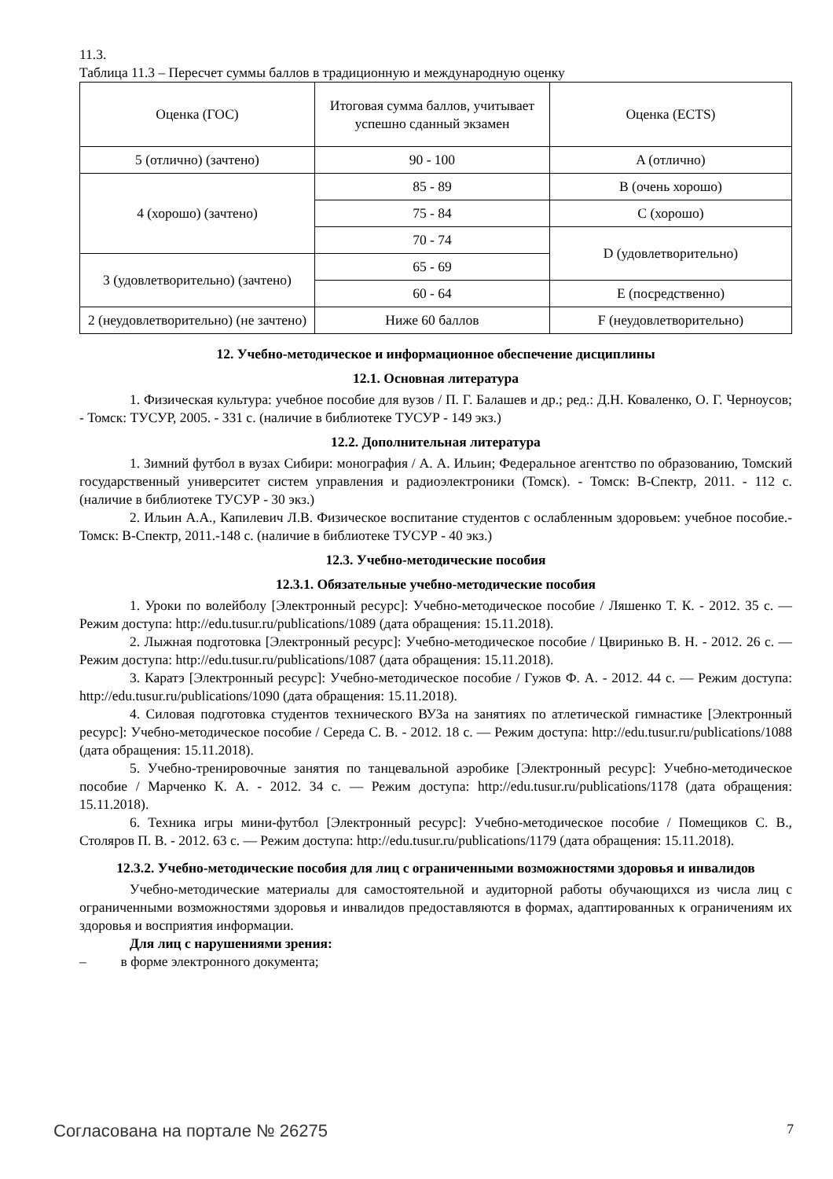11.3.
Таблица 11.3 – Пересчет суммы баллов в традиционную и международную оценку
| Оценка (ГОС) | Итоговая сумма баллов, учитывает успешно сданный экзамен | Оценка (ECTS) |
| 5 (отлично) (зачтено) | 90 - 100 | A (отлично) |
| 4 (хорошо) (зачтено) | 85 - 89 | B (очень хорошо) |
| | 75 - 84 | C (хорошо) |
| | 70 - 74 | D (удовлетворительно) |
| 3 (удовлетворительно) (зачтено) | 65 - 69 | |
| | 60 - 64 | E (посредственно) |
| 2 (неудовлетворительно) (не зачтено) | Ниже 60 баллов | F (неудовлетворительно) |
12. Учебно-методическое и информационное обеспечение дисциплины
12.1. Основная литература
1. Физическая культура: учебное пособие для вузов / П. Г. Балашев и др.; ред.: Д.Н. Коваленко, О. Г. Черноусов; - Томск: ТУСУР, 2005. - 331 с. (наличие в библиотеке ТУСУР - 149 экз.)
12.2. Дополнительная литература
1. Зимний футбол в вузах Сибири: монография / А. А. Ильин; Федеральное агентство по образованию, Томский государственный университет систем управления и радиоэлектроники (Томск). - Томск: В-Спектр, 2011. - 112 с. (наличие в библиотеке ТУСУР - 30 экз.)
2. Ильин А.А., Капилевич Л.В. Физическое воспитание студентов с ослабленным здоровьем: учебное пособие.- Томск: В-Спектр, 2011.-148 с. (наличие в библиотеке ТУСУР - 40 экз.)
12.3. Учебно-методические пособия
12.3.1. Обязательные учебно-методические пособия
1. Уроки по волейболу [Электронный ресурс]: Учебно-методическое пособие / Ляшенко Т. К. - 2012. 35 с. — Режим доступа: http://edu.tusur.ru/publications/1089 (дата обращения: 15.11.2018).
2. Лыжная подготовка [Электронный ресурс]: Учебно-методическое пособие / Цвиринько В. Н. - 2012. 26 с. — Режим доступа: http://edu.tusur.ru/publications/1087 (дата обращения: 15.11.2018).
3. Каратэ [Электронный ресурс]: Учебно-методическое пособие / Гужов Ф. А. - 2012. 44 с. — Режим доступа: http://edu.tusur.ru/publications/1090 (дата обращения: 15.11.2018).
4. Силовая подготовка студентов технического ВУЗа на занятиях по атлетической гимнастике [Электронный ресурс]: Учебно-методическое пособие / Середа С. В. - 2012. 18 с. — Режим доступа: http://edu.tusur.ru/publications/1088 (дата обращения: 15.11.2018).
5. Учебно-тренировочные занятия по танцевальной аэробике [Электронный ресурс]: Учебно-методическое пособие / Марченко К. А. - 2012. 34 с. — Режим доступа: http://edu.tusur.ru/publications/1178 (дата обращения: 15.11.2018).
6. Техника игры мини-футбол [Электронный ресурс]: Учебно-методическое пособие / Помещиков С. В., Столяров П. В. - 2012. 63 с. — Режим доступа: http://edu.tusur.ru/publications/1179 (дата обращения: 15.11.2018).
12.3.2. Учебно-методические пособия для лиц с ограниченными возможностями здоровья и инвалидов
Учебно-методические материалы для самостоятельной и аудиторной работы обучающихся из числа лиц с ограниченными возможностями здоровья и инвалидов предоставляются в формах, адаптированных к ограничениям их здоровья и восприятия информации.
Для лиц с нарушениями зрения:
– в форме электронного документа;
Согласована на портале № 26275 7